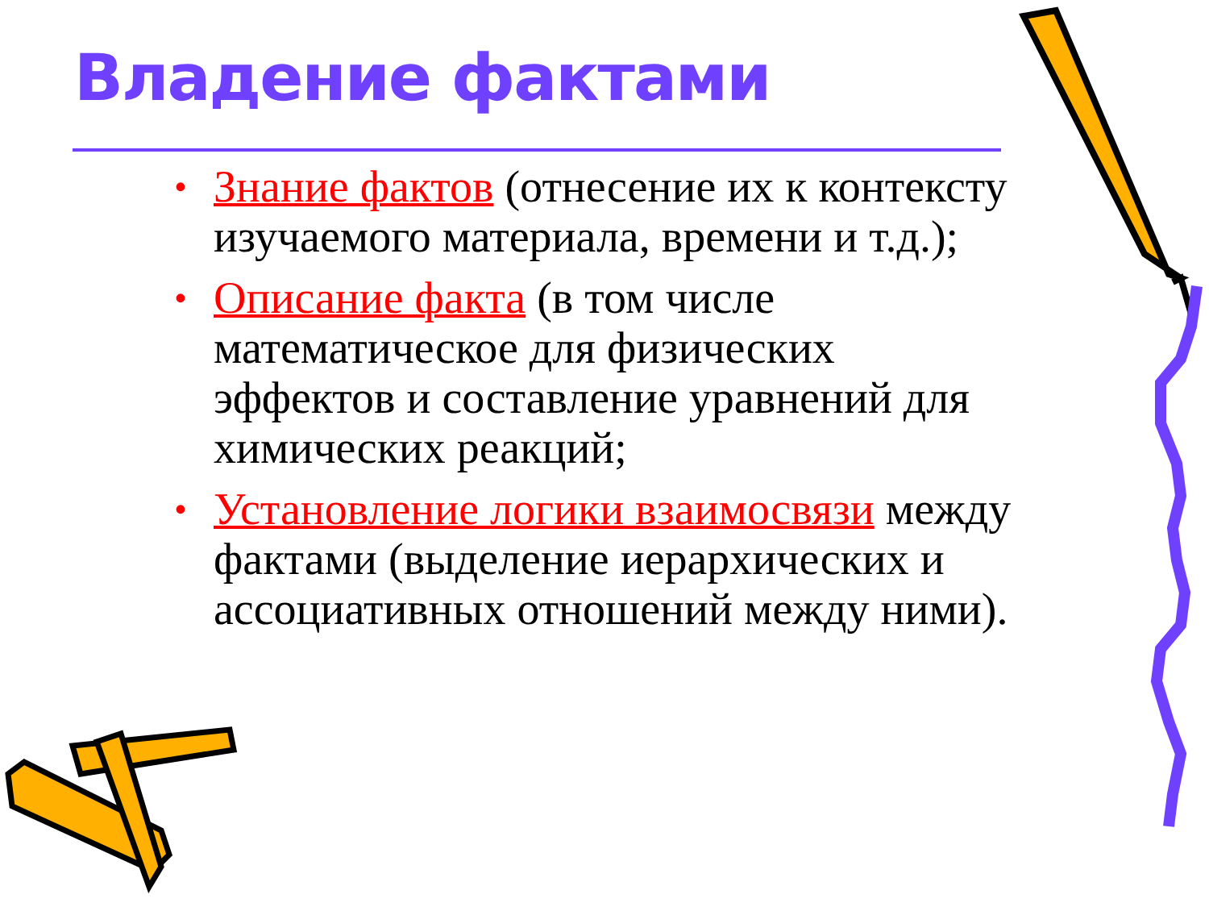Владение фактами
• Знание фактов (отнесение их к контексту изучаемого материала, времени и т.д.);
• Описание факта (в том числе математическое для физических эффектов и составление уравнений для химических реакций;
• Установление логики взаимосвязи между фактами (выделение иерархических и ассоциативных отношений между ними).